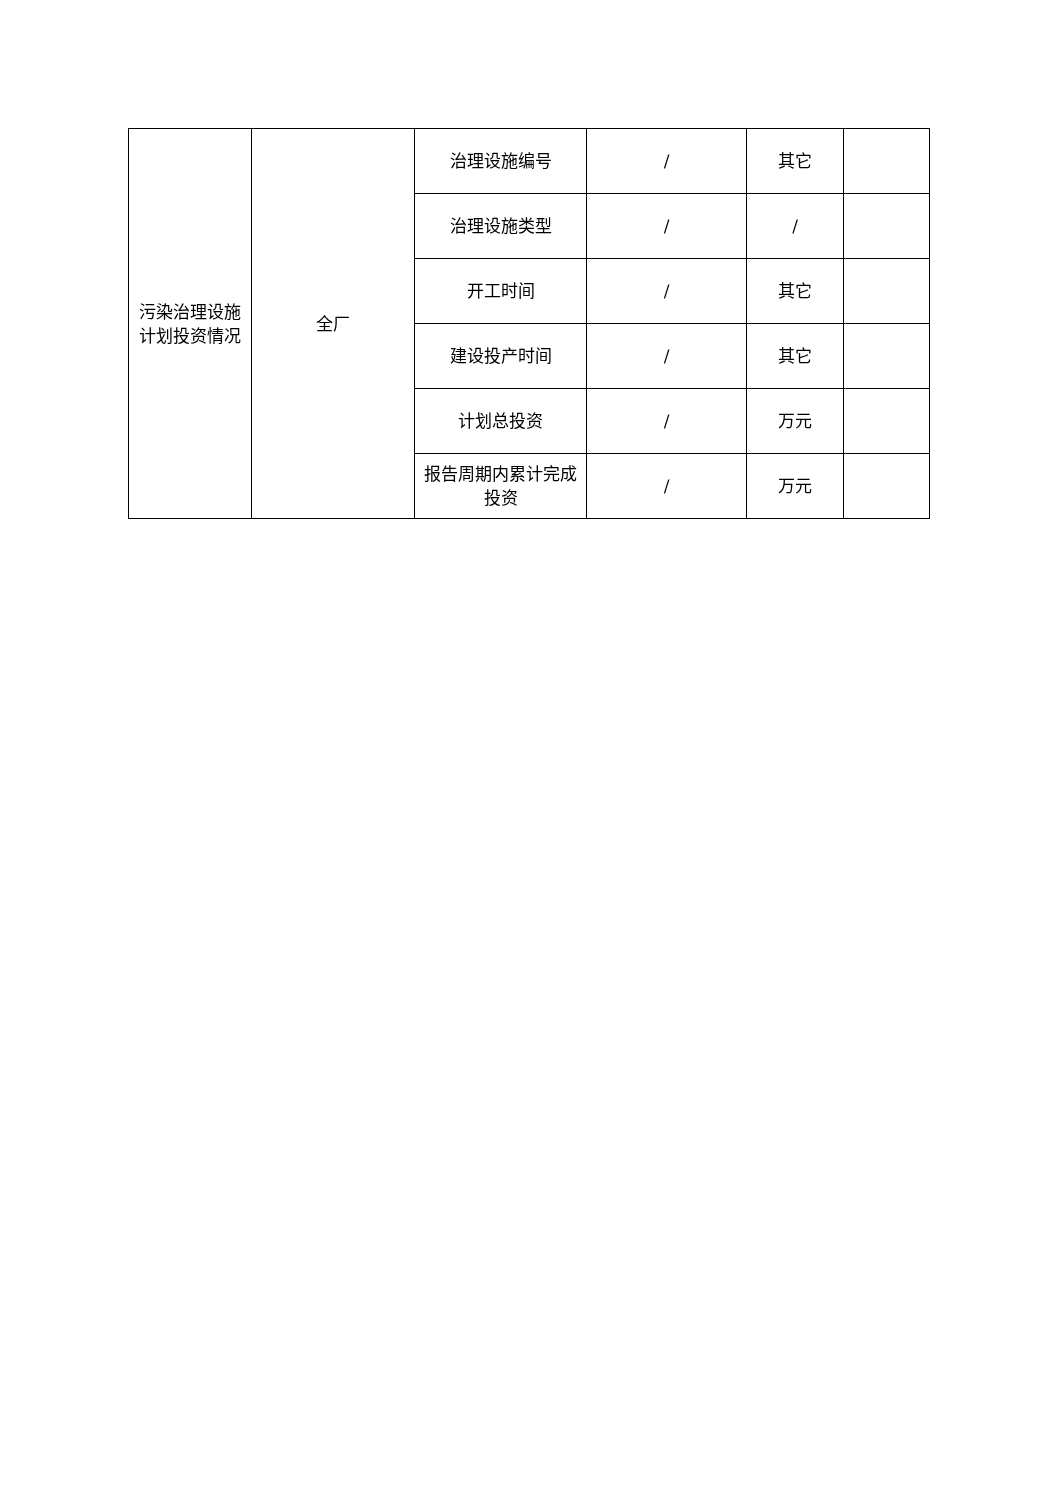| 污染治理设施计划投资情况 | 全厂 | 治理设施编号 | / | 其它 | |
| | | 治理设施类型 | / | / | |
| | | 开工时间 | / | 其它 | |
| | | 建设投产时间 | / | 其它 | |
| | | 计划总投资 | / | 万元 | |
| | | 报告周期内累计完成投资 | / | 万元 | |